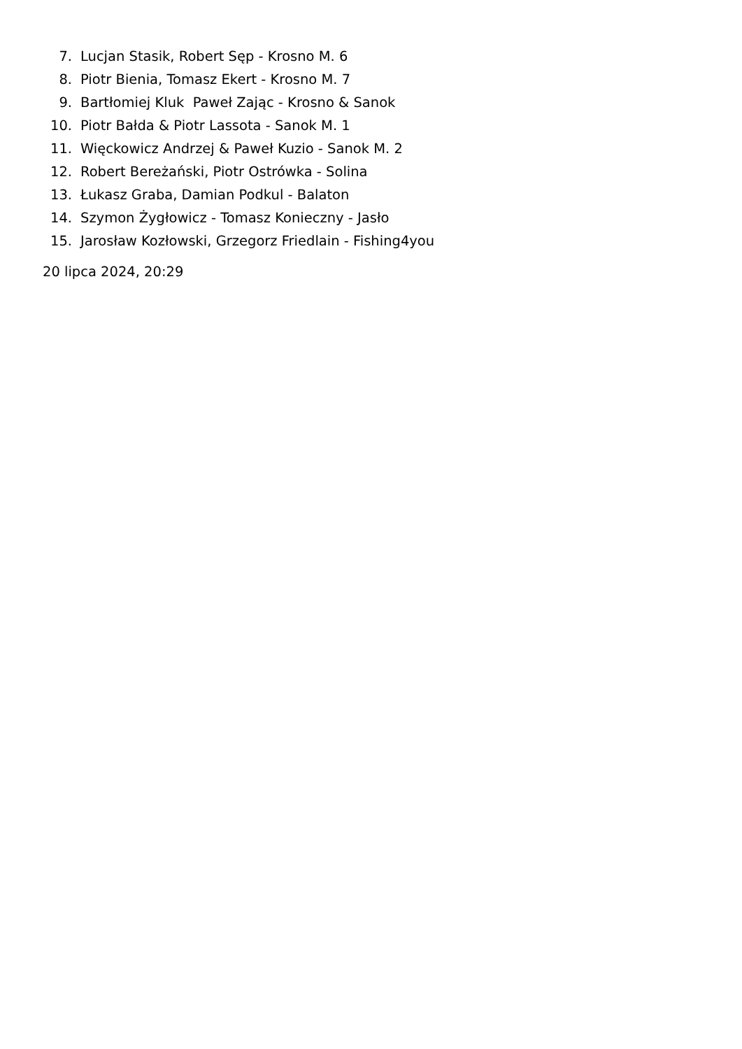7. Lucjan Stasik, Robert Sęp - Krosno M. 6
8. Piotr Bienia, Tomasz Ekert - Krosno M. 7
9. Bartłomiej Kluk Paweł Zając - Krosno & Sanok
10. Piotr Bałda & Piotr Lassota - Sanok M. 1
11. Więckowicz Andrzej & Paweł Kuzio - Sanok M. 2
12. Robert Bereżański, Piotr Ostrówka - Solina
13. Łukasz Graba, Damian Podkul - Balaton
14. Szymon Żygłowicz - Tomasz Konieczny - Jasło
15. Jarosław Kozłowski, Grzegorz Friedlain - Fishing4you
20 lipca 2024, 20:29